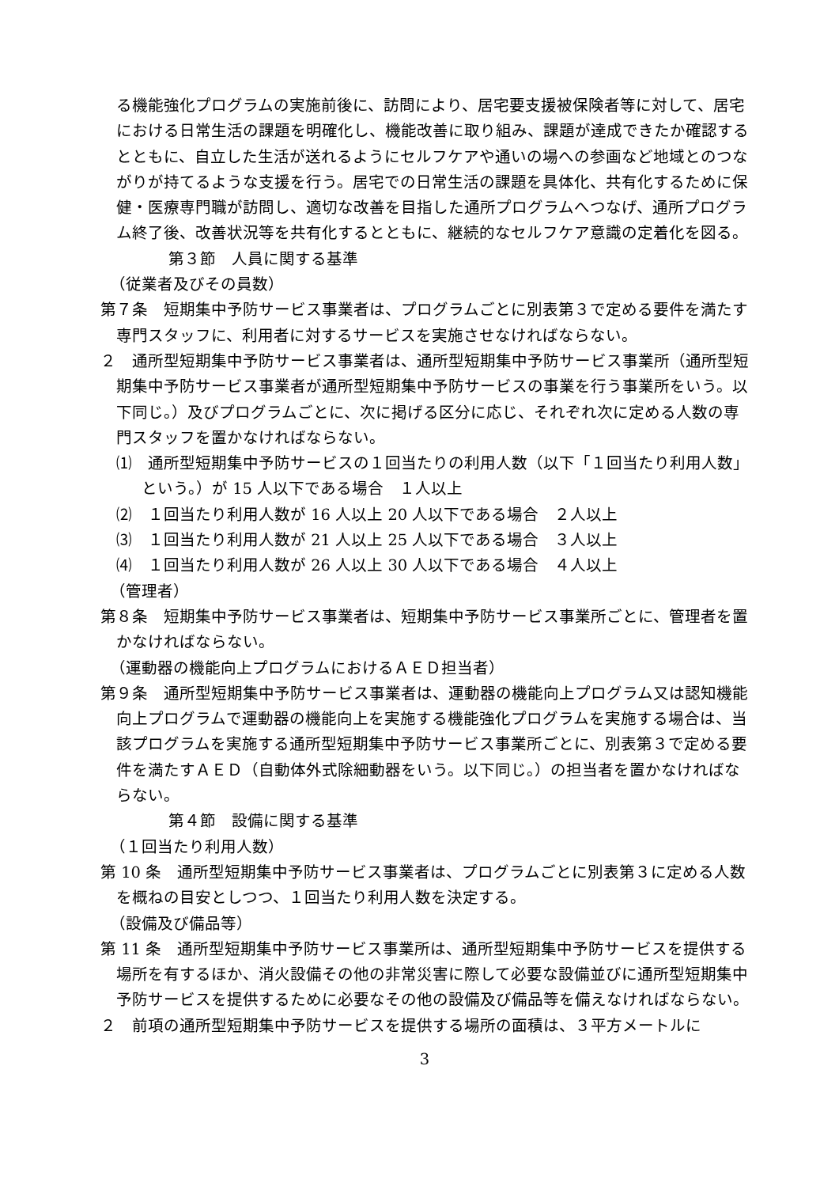る機能強化プログラムの実施前後に、訪問により、居宅要支援被保険者等に対して、居宅における日常生活の課題を明確化し、機能改善に取り組み、課題が達成できたか確認するとともに、自立した生活が送れるようにセルフケアや通いの場への参画など地域とのつながりが持てるような支援を行う。居宅での日常生活の課題を具体化、共有化するために保健・医療専門職が訪問し、適切な改善を目指した通所プログラムへつなげ、通所プログラム終了後、改善状況等を共有化するとともに、継続的なセルフケア意識の定着化を図る。
第３節　人員に関する基準
（従業者及びその員数）
第７条　短期集中予防サービス事業者は、プログラムごとに別表第３で定める要件を満たす専門スタッフに、利用者に対するサービスを実施させなければならない。
２　通所型短期集中予防サービス事業者は、通所型短期集中予防サービス事業所（通所型短期集中予防サービス事業者が通所型短期集中予防サービスの事業を行う事業所をいう。以下同じ。）及びプログラムごとに、次に掲げる区分に応じ、それぞれ次に定める人数の専門スタッフを置かなければならない。
⑴　通所型短期集中予防サービスの１回当たりの利用人数（以下「１回当たり利用人数」という。）が 15 人以下である場合　１人以上
⑵　１回当たり利用人数が 16 人以上 20 人以下である場合　２人以上
⑶　１回当たり利用人数が 21 人以上 25 人以下である場合　３人以上
⑷　１回当たり利用人数が 26 人以上 30 人以下である場合　４人以上
（管理者）
第８条　短期集中予防サービス事業者は、短期集中予防サービス事業所ごとに、管理者を置かなければならない。
（運動器の機能向上プログラムにおけるＡＥＤ担当者）
第９条　通所型短期集中予防サービス事業者は、運動器の機能向上プログラム又は認知機能向上プログラムで運動器の機能向上を実施する機能強化プログラムを実施する場合は、当該プログラムを実施する通所型短期集中予防サービス事業所ごとに、別表第３で定める要件を満たすＡＥＤ（自動体外式除細動器をいう。以下同じ。）の担当者を置かなければならない。
第４節　設備に関する基準
（１回当たり利用人数）
第 10 条　通所型短期集中予防サービス事業者は、プログラムごとに別表第３に定める人数を概ねの目安としつつ、１回当たり利用人数を決定する。
（設備及び備品等）
第 11 条　通所型短期集中予防サービス事業所は、通所型短期集中予防サービスを提供する場所を有するほか、消火設備その他の非常災害に際して必要な設備並びに通所型短期集中予防サービスを提供するために必要なその他の設備及び備品等を備えなければならない。
２　前項の通所型短期集中予防サービスを提供する場所の面積は、３平方メートルに
3